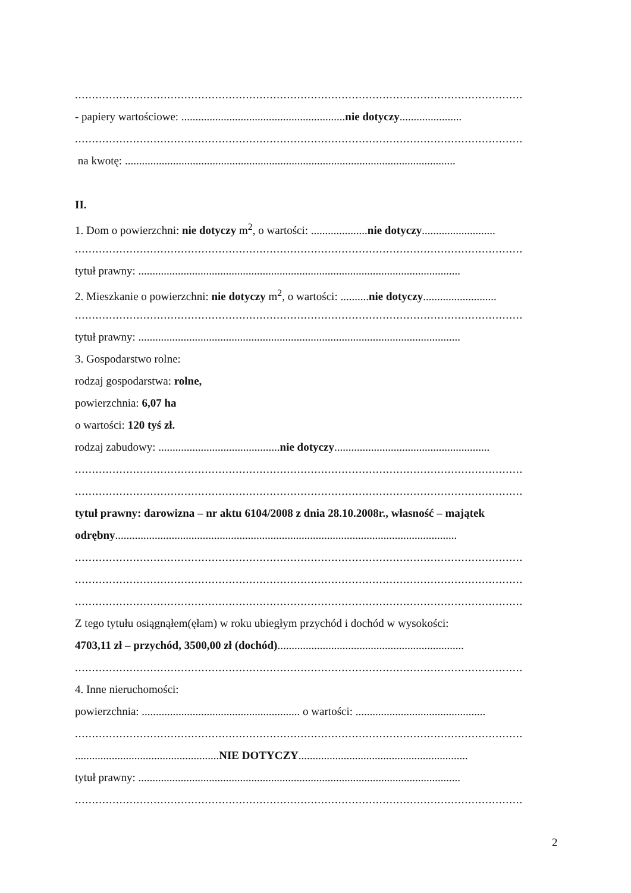...................................................................................................................................
- papiery wartościowe: ..........................................................nie dotyczy......................
...................................................................................................................................
na kwotę: .....................................................................................................................
II.
1. Dom o powierzchni: nie dotyczy m<sup>2</sup>, o wartości: ....................nie dotyczy..........................
...................................................................................................................................
tytuł prawny: ..................................................................................................................
2. Mieszkanie o powierzchni: nie dotyczy m<sup>2</sup>, o wartości: ..........nie dotyczy..........................
...................................................................................................................................
tytuł prawny: ..................................................................................................................
3. Gospodarstwo rolne:
rodzaj gospodarstwa: rolne,
powierzchnia: 6,07 ha
o wartości: 120 tyś zł.
rodzaj zabudowy: ...........................................nie dotyczy.......................................................
...................................................................................................................................
...................................................................................................................................
tytuł prawny: darowizna – nr aktu 6104/2008 z dnia 28.10.2008r., własność – majątek
odrębny.........................................................................................................................
...................................................................................................................................
...................................................................................................................................
...................................................................................................................................
Z tego tytułu osiągnąłem(ęłam) w roku ubiegłym przychód i dochód w wysokości:
4703,11 zł – przychód, 3500,00 zł (dochód)..................................................................
...................................................................................................................................
4. Inne nieruchomości:
powierzchnia: ........................................................ o wartości: ..............................................
...................................................................................................................................
...................................................NIE DOTYCZY............................................................
tytuł prawny: ..................................................................................................................
...................................................................................................................................
2